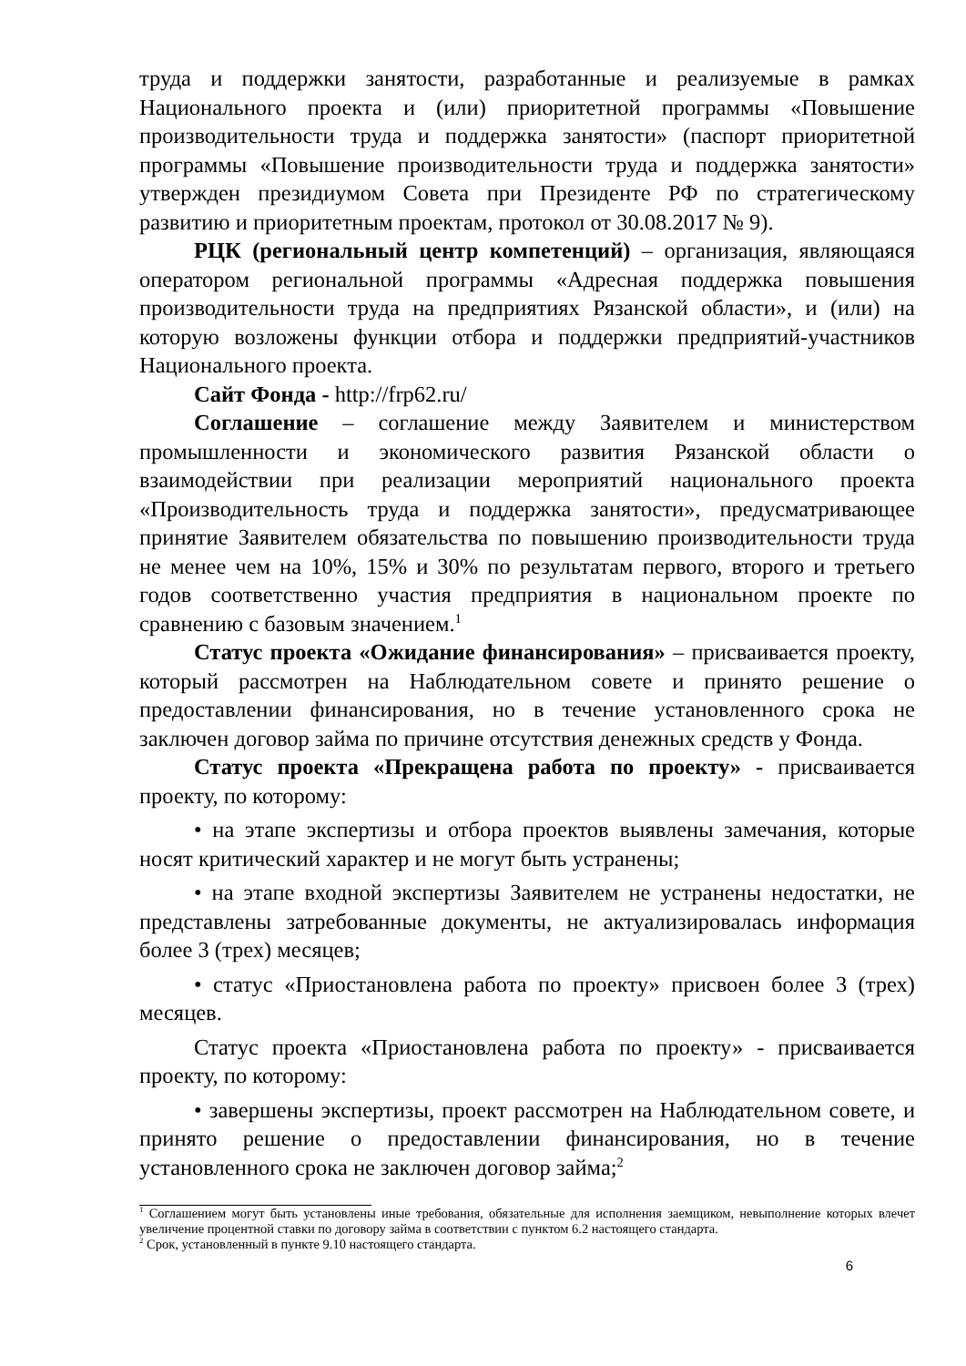труда и поддержки занятости, разработанные и реализуемые в рамках Национального проекта и (или) приоритетной программы «Повышение производительности труда и поддержка занятости» (паспорт приоритетной программы «Повышение производительности труда и поддержка занятости» утвержден президиумом Совета при Президенте РФ по стратегическому развитию и приоритетным проектам, протокол от 30.08.2017 № 9).
РЦК (региональный центр компетенций) – организация, являющаяся оператором региональной программы «Адресная поддержка повышения производительности труда на предприятиях Рязанской области», и (или) на которую возложены функции отбора и поддержки предприятий-участников Национального проекта.
Сайт Фонда - http://frp62.ru/
Соглашение – соглашение между Заявителем и министерством промышленности и экономического развития Рязанской области о взаимодействии при реализации мероприятий национального проекта «Производительность труда и поддержка занятости», предусматривающее принятие Заявителем обязательства по повышению производительности труда не менее чем на 10%, 15% и 30% по результатам первого, второго и третьего годов соответственно участия предприятия в национальном проекте по сравнению с базовым значением.<sup>1</sup>
Статус проекта «Ожидание финансирования» – присваивается проекту, который рассмотрен на Наблюдательном совете и принято решение о предоставлении финансирования, но в течение установленного срока не заключен договор займа по причине отсутствия денежных средств у Фонда.
Статус проекта «Прекращена работа по проекту» - присваивается проекту, по которому:
• на этапе экспертизы и отбора проектов выявлены замечания, которые носят критический характер и не могут быть устранены;
• на этапе входной экспертизы Заявителем не устранены недостатки, не представлены затребованные документы, не актуализировалась информация более 3 (трех) месяцев;
• статус «Приостановлена работа по проекту» присвоен более 3 (трех) месяцев.
Статус проекта «Приостановлена работа по проекту» - присваивается проекту, по которому:
• завершены экспертизы, проект рассмотрен на Наблюдательном совете, и принято решение о предоставлении финансирования, но в течение установленного срока не заключен договор займа;<sup>2</sup>
<sup>1</sup> Соглашением могут быть установлены иные требования, обязательные для исполнения заемщиком, невыполнение которых влечет увеличение процентной ставки по договору займа в соответствии с пунктом 6.2 настоящего стандарта.
<sup>2</sup> Срок, установленный в пункте 9.10 настоящего стандарта.
6